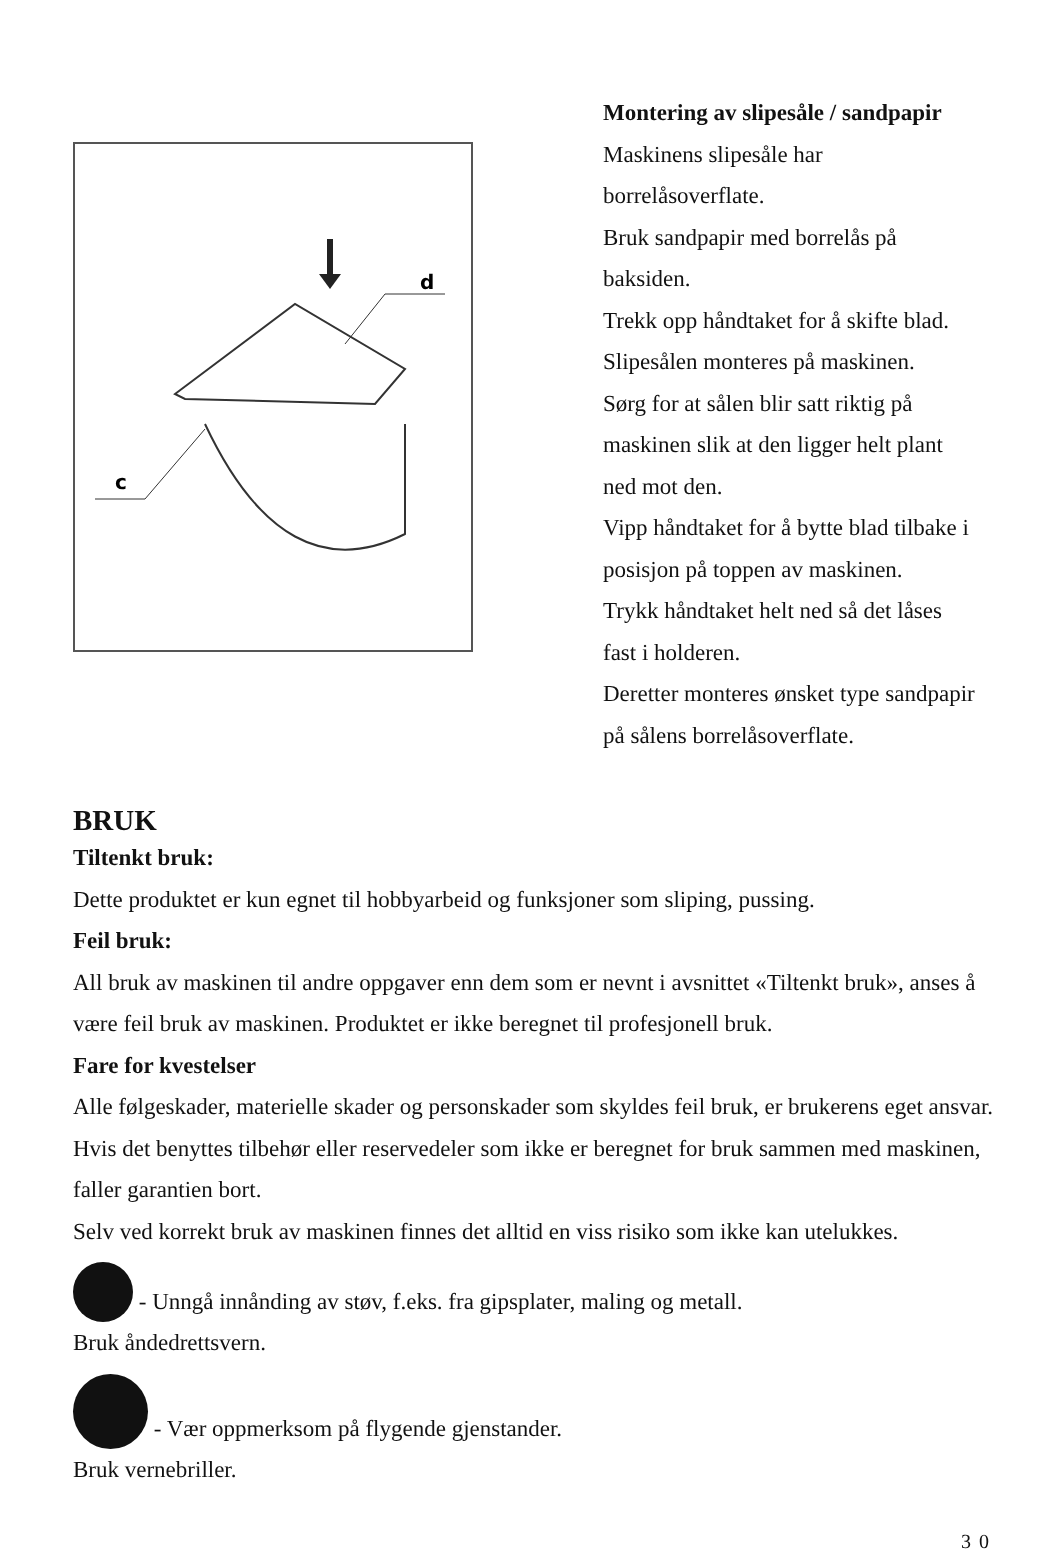d
c
Montering av slipesåle / sandpapir
Maskinens slipesåle har
borrelåsoverflate.
Bruk sandpapir med borrelås på
baksiden.
Trekk opp håndtaket for å skifte blad.
Slipesålen monteres på maskinen.
Sørg for at sålen blir satt riktig på
maskinen slik at den ligger helt plant
ned mot den.
Vipp håndtaket for å bytte blad tilbake i
posisjon på toppen av maskinen.
Trykk håndtaket helt ned så det låses
fast i holderen.
Deretter monteres ønsket type sandpapir
på sålens borrelåsoverflate.
BRUK
Tiltenkt bruk:
Dette produktet er kun egnet til hobbyarbeid og funksjoner som sliping, pussing.
Feil bruk:
All bruk av maskinen til andre oppgaver enn dem som er nevnt i avsnittet «Tiltenkt bruk», anses å være feil bruk av maskinen. Produktet er ikke beregnet til profesjonell bruk.
Fare for kvestelser
Alle følgeskader, materielle skader og personskader som skyldes feil bruk, er brukerens eget ansvar. Hvis det benyttes tilbehør eller reservedeler som ikke er beregnet for bruk sammen med maskinen, faller garantien bort.
Selv ved korrekt bruk av maskinen finnes det alltid en viss risiko som ikke kan utelukkes.
- Unngå innånding av støv, f.eks. fra gipsplater, maling og metall.
Bruk åndedrettsvern.
- Vær oppmerksom på flygende gjenstander.
Bruk vernebriller.
30